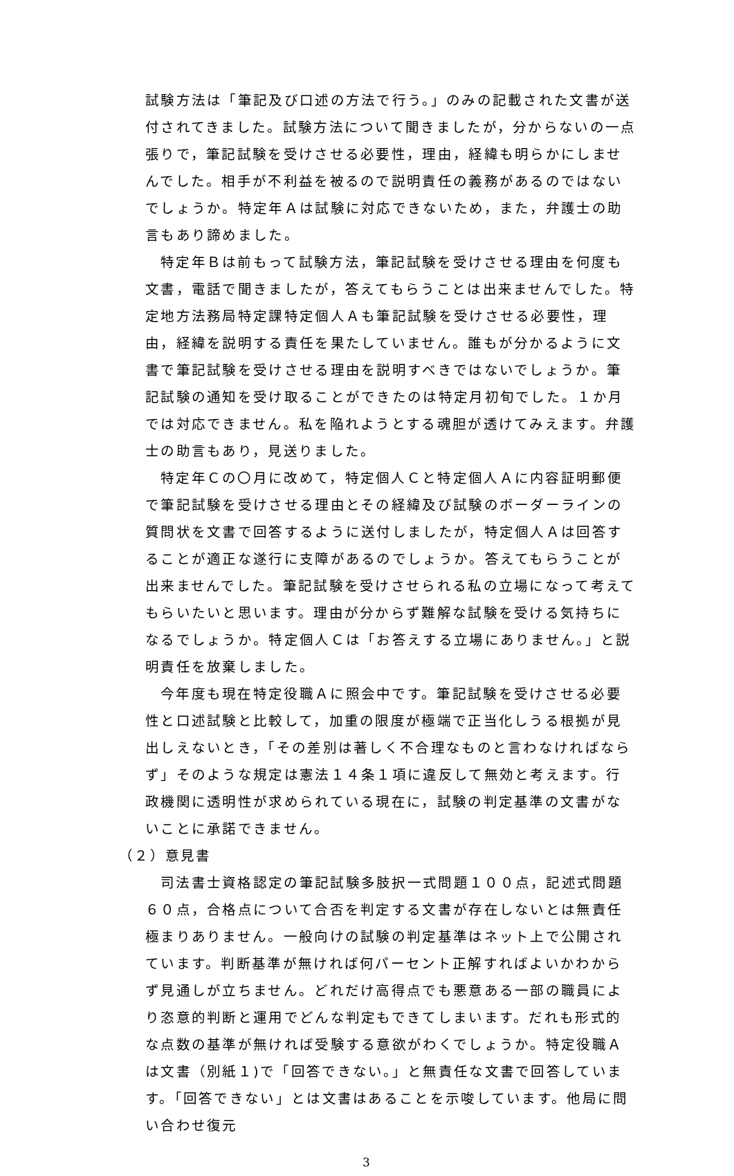試験方法は「筆記及び口述の方法で行う。」のみの記載された文書が送付されてきました。試験方法について聞きましたが，分からないの一点張りで，筆記試験を受けさせる必要性，理由，経緯も明らかにしませんでした。相手が不利益を被るので説明責任の義務があるのではないでしょうか。特定年Ａは試験に対応できないため，また，弁護士の助言もあり諦めました。
特定年Ｂは前もって試験方法，筆記試験を受けさせる理由を何度も文書，電話で聞きましたが，答えてもらうことは出来ませんでした。特定地方法務局特定課特定個人Ａも筆記試験を受けさせる必要性，理由，経緯を説明する責任を果たしていません。誰もが分かるように文書で筆記試験を受けさせる理由を説明すべきではないでしょうか。筆記試験の通知を受け取ることができたのは特定月初旬でした。１か月では対応できません。私を陥れようとする魂胆が透けてみえます。弁護士の助言もあり，見送りました。
特定年Ｃの〇月に改めて，特定個人Ｃと特定個人Ａに内容証明郵便で筆記試験を受けさせる理由とその経緯及び試験のボーダーラインの質問状を文書で回答するように送付しましたが，特定個人Ａは回答することが適正な遂行に支障があるのでしょうか。答えてもらうことが出来ませんでした。筆記試験を受けさせられる私の立場になって考えてもらいたいと思います。理由が分からず難解な試験を受ける気持ちになるでしょうか。特定個人Ｃは「お答えする立場にありません。」と説明責任を放棄しました。
今年度も現在特定役職Ａに照会中です。筆記試験を受けさせる必要性と口述試験と比較して，加重の限度が極端で正当化しうる根拠が見出しえないとき，「その差別は著しく不合理なものと言わなければならず」そのような規定は憲法１４条１項に違反して無効と考えます。行政機関に透明性が求められている現在に，試験の判定基準の文書がないことに承諾できません。
（２）意見書
司法書士資格認定の筆記試験多肢択一式問題１００点，記述式問題６０点，合格点について合否を判定する文書が存在しないとは無責任極まりありません。一般向けの試験の判定基準はネット上で公開されています。判断基準が無ければ何パーセント正解すればよいかわからず見通しが立ちません。どれだけ高得点でも悪意ある一部の職員により恣意的判断と運用でどんな判定もできてしまいます。だれも形式的な点数の基準が無ければ受験する意欲がわくでしょうか。特定役職Ａは文書（別紙１)で「回答できない。」と無責任な文書で回答しています。「回答できない」とは文書はあることを示唆しています。他局に問い合わせ復元
3